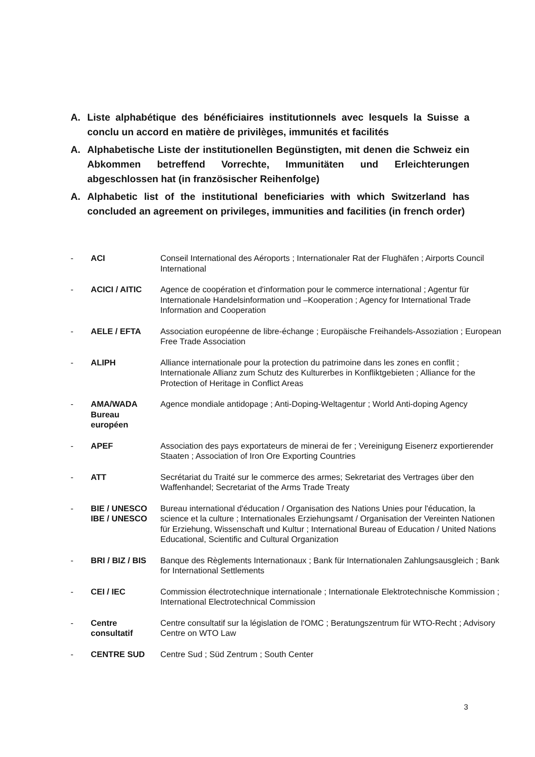A. Liste alphabétique des bénéficiaires institutionnels avec lesquels la Suisse a conclu un accord en matière de privilèges, immunités et facilités
A. Alphabetische Liste der institutionellen Begünstigten, mit denen die Schweiz ein Abkommen betreffend Vorrechte, Immunitäten und Erleichterungen abgeschlossen hat (in französischer Reihenfolge)
A. Alphabetic list of the institutional beneficiaries with which Switzerland has concluded an agreement on privileges, immunities and facilities (in french order)
| - | ACI | Conseil International des Aéroports ; Internationaler Rat der Flughäfen ; Airports Council International |
| - | ACICI / AITIC | Agence de coopération et d'information pour le commerce international ; Agentur für Internationale Handelsinformation und –Kooperation ; Agency for International Trade Information and Cooperation |
| - | AELE / EFTA | Association européenne de libre-échange ; Europäische Freihandels-Assoziation ; European Free Trade Association |
| - | ALIPH | Alliance internationale pour la protection du patrimoine dans les zones en conflit ; Internationale Allianz zum Schutz des Kulturerbes in Konfliktgebieten ; Alliance for the Protection of Heritage in Conflict Areas |
| - | AMA/WADA Bureau européen | Agence mondiale antidopage ; Anti-Doping-Weltagentur ; World Anti-doping Agency |
| - | APEF | Association des pays exportateurs de minerai de fer ; Vereinigung Eisenerz exportierender Staaten ; Association of Iron Ore Exporting Countries |
| - | ATT | Secrétariat du Traité sur le commerce des armes; Sekretariat des Vertrages über den Waffenhandel; Secretariat of the Arms Trade Treaty |
| - | BIE / UNESCO IBE / UNESCO | Bureau international d'éducation / Organisation des Nations Unies pour l'éducation, la science et la culture ; Internationales Erziehungsamt / Organisation der Vereinten Nationen für Erziehung, Wissenschaft und Kultur ; International Bureau of Education / United Nations Educational, Scientific and Cultural Organization |
| - | BRI / BIZ / BIS | Banque des Règlements Internationaux ; Bank für Internationalen Zahlungsausgleich ; Bank for International Settlements |
| - | CEI / IEC | Commission électrotechnique internationale ; Internationale Elektrotechnische Kommission ; International Electrotechnical Commission |
| - | Centre consultatif | Centre consultatif sur la législation de l'OMC ; Beratungszentrum für WTO-Recht ; Advisory Centre on WTO Law |
| - | CENTRE SUD | Centre Sud ; Süd Zentrum ; South Center |
3